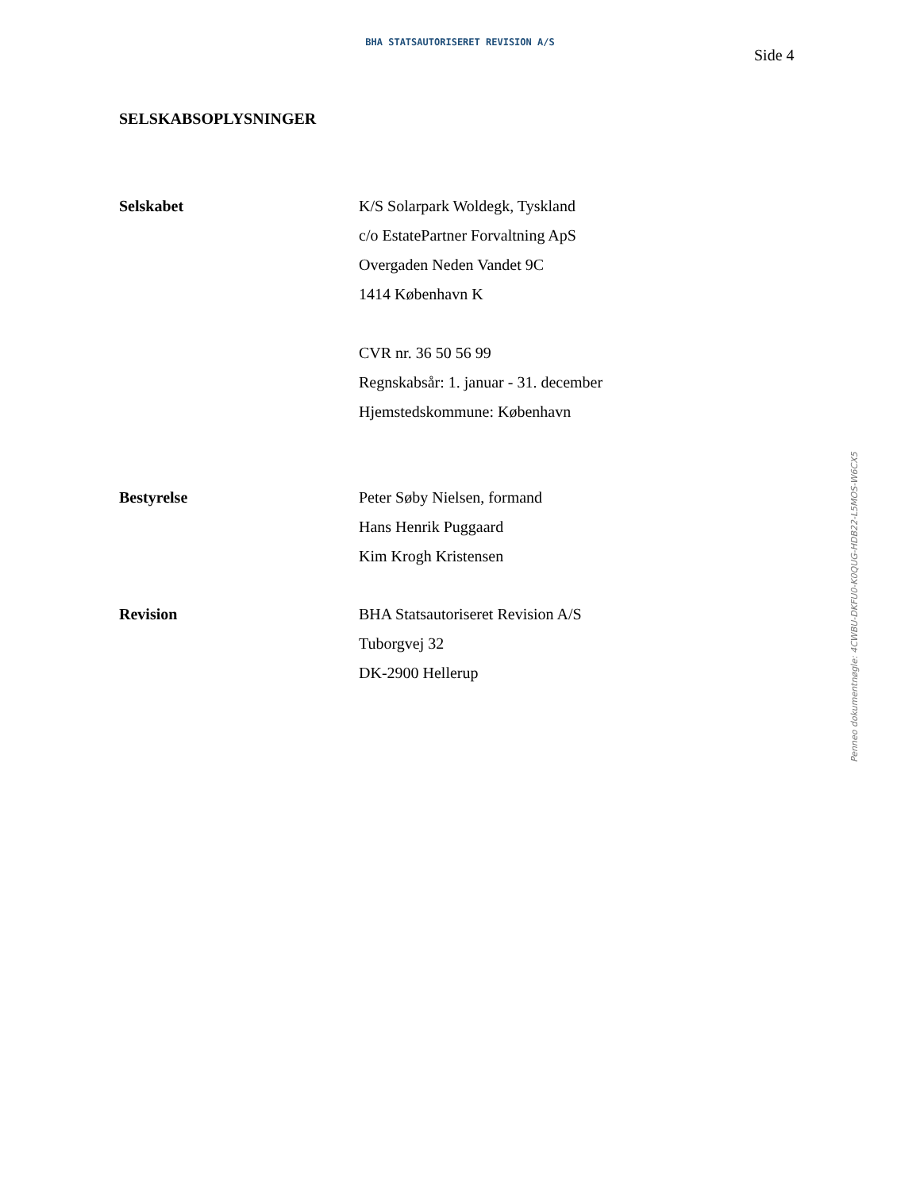BHA STATSAUTORISERET REVISION A/S
Side 4
SELSKABSOPLYSNINGER
Selskabet
K/S Solarpark Woldegk, Tyskland
c/o EstatePartner Forvaltning ApS
Overgaden Neden Vandet 9C
1414 København K
CVR nr. 36 50 56 99
Regnskabsår: 1. januar - 31. december
Hjemstedskommune: København
Bestyrelse
Peter Søby Nielsen, formand
Hans Henrik Puggaard
Kim Krogh Kristensen
Revision
BHA Statsautoriseret Revision A/S
Tuborgvej 32
DK-2900 Hellerup
Penneo dokumentnøgle: 4CWBU-DKFU0-K0QUG-HDB22-L5MOS-W6CX5